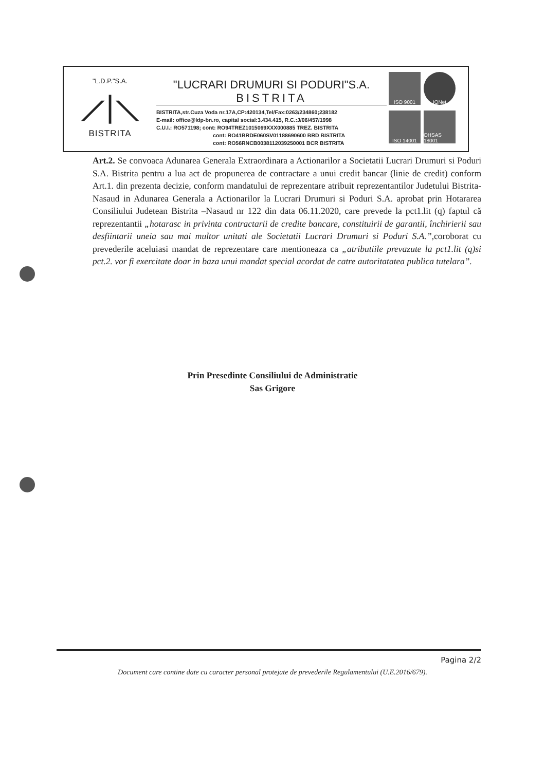"L.D.P."S.A.
⟋|⟍
BISTRITA
"LUCRARI DRUMURI SI PODURI"S.A.
BISTRITA
BISTRITA,str.Cuza Voda nr.17A,CP:420134,Tel/Fax:0263/234860;238182
E-mail: office@ldp-bn.ro, capital social:3.434.415, R.C.:J/06/457/1998
C.U.I.: RO571198; cont: RO94TREZ1015069XXX000885 TREZ. BISTRITA
cont: RO41BRDE060SV01188690600 BRD BISTRITA
cont: RO56RNCB0038112039250001 BCR BISTRITA
ISO 9001
IQNet
ISO 14001
OHSAS 18001
Art.2. Se convoaca Adunarea Generala Extraordinara a Actionarilor a Societatii Lucrari Drumuri si Poduri S.A. Bistrita pentru a lua act de propunerea de contractare a unui credit bancar (linie de credit) conform Art.1. din prezenta decizie, conform mandatului de reprezentare atribuit reprezentantilor Judetului Bistrita-Nasaud in Adunarea Generala a Actionarilor la Lucrari Drumuri si Poduri S.A. aprobat prin Hotararea Consiliului Judetean Bistrita –Nasaud nr 122 din data 06.11.2020, care prevede la pct1.lit (q) faptul că reprezentantii „hotarasc in privinta contractarii de credite bancare, constituirii de garantii, închirierii sau desfiintarii uneia sau mai multor unitati ale Societatii Lucrari Drumuri si Poduri S.A.”,coroborat cu prevederile aceluiasi mandat de reprezentare care mentioneaza ca „atributiile prevazute la pct1.lit (q)si pct.2. vor fi exercitate doar in baza unui mandat special acordat de catre autoritatatea publica tutelara”.
Prin Presedinte Consiliului de Administratie
Sas Grigore
Pagina 2/2
Document care contine date cu caracter personal protejate de prevederile Regulamentului (U.E.2016/679).